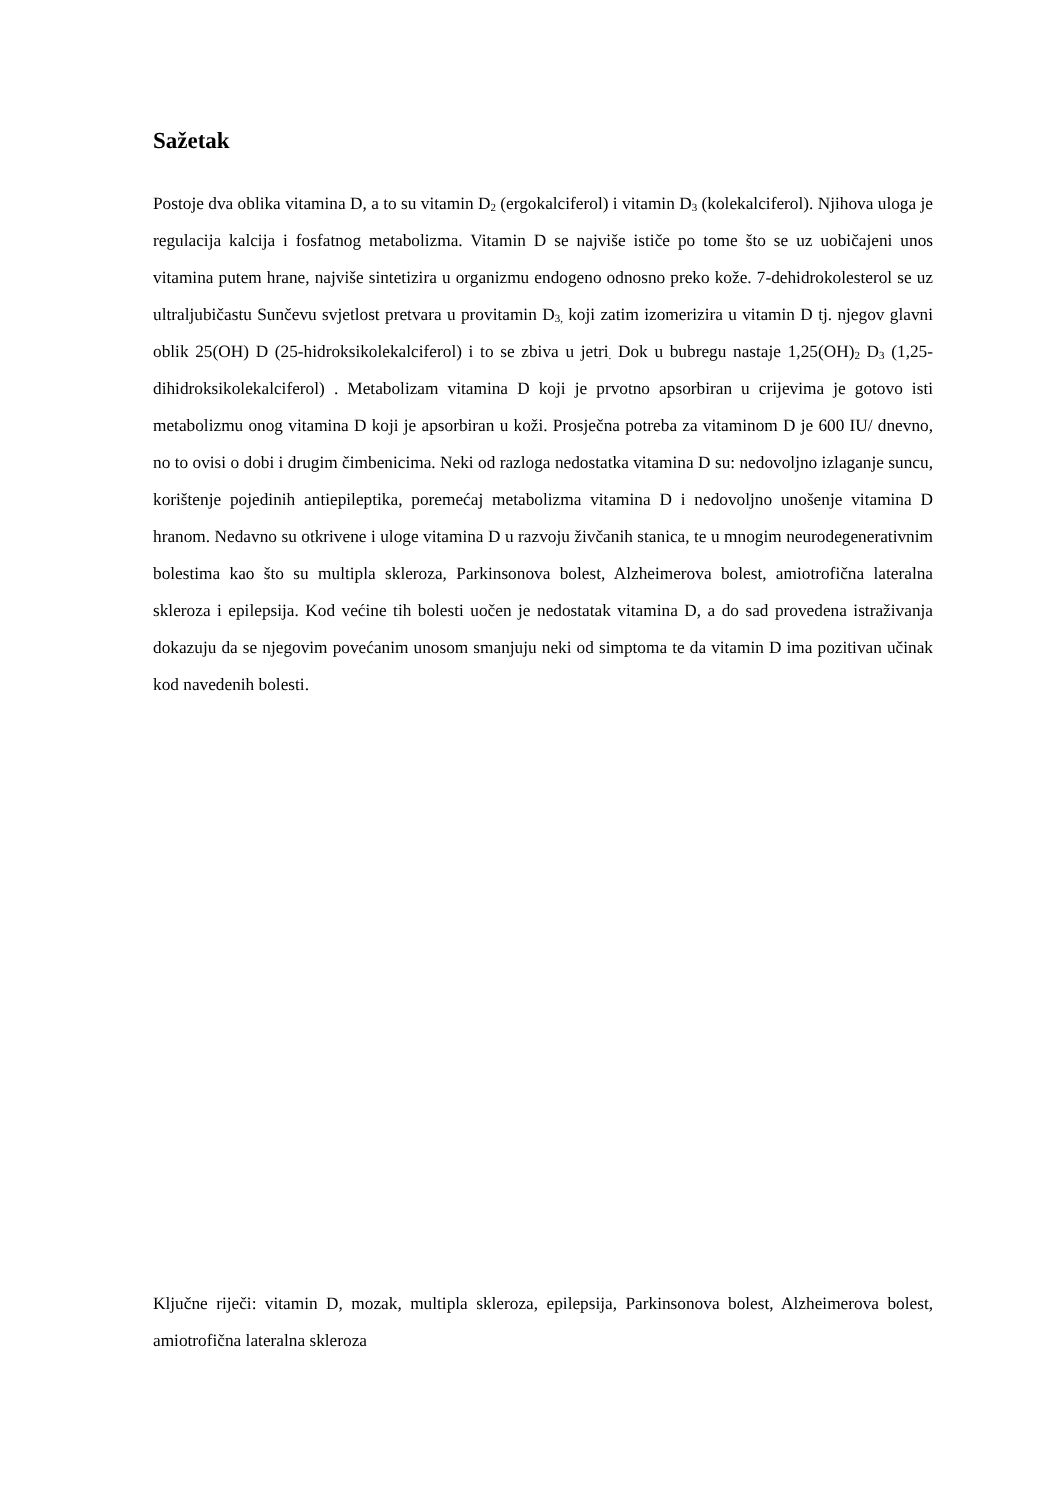Sažetak
Postoje dva oblika vitamina D, a to su vitamin D<sub>2</sub> (ergokalciferol) i vitamin D<sub>3</sub> (kolekalciferol). Njihova uloga je regulacija kalcija i fosfatnog metabolizma. Vitamin D se najviše ističe po tome što se uz uobičajeni unos vitamina putem hrane, najviše sintetizira u organizmu endogeno odnosno preko kože. 7-dehidrokolesterol se uz ultraljubičastu Sunčevu svjetlost pretvara u provitamin D<sub>3,</sub> koji zatim izomerizira u vitamin D tj. njegov glavni oblik 25(OH) D (25-hidroksikolekalciferol) i to se zbiva u jetri<sub>.</sub> Dok u bubregu nastaje 1,25(OH)<sub>2</sub> D<sub>3</sub> (1,25-dihidroksikolekalciferol) . Metabolizam vitamina D koji je prvotno apsorbiran u crijevima je gotovo isti metabolizmu onog vitamina D koji je apsorbiran u koži. Prosječna potreba za vitaminom D je 600 IU/ dnevno, no to ovisi o dobi i drugim čimbenicima. Neki od razloga nedostatka vitamina D su: nedovoljno izlaganje suncu, korištenje pojedinih antiepileptika, poremećaj metabolizma vitamina D i nedovoljno unošenje vitamina D hranom. Nedavno su otkrivene i uloge vitamina D u razvoju živčanih stanica, te u mnogim neurodegenerativnim bolestima kao što su multipla skleroza, Parkinsonova bolest, Alzheimerova bolest, amiotrofična lateralna skleroza i epilepsija. Kod većine tih bolesti uočen je nedostatak vitamina D, a do sad provedena istraživanja dokazuju da se njegovim povećanim unosom smanjuju neki od simptoma te da vitamin D ima pozitivan učinak kod navedenih bolesti.
Ključne riječi: vitamin D, mozak, multipla skleroza, epilepsija, Parkinsonova bolest, Alzheimerova bolest, amiotrofična lateralna skleroza